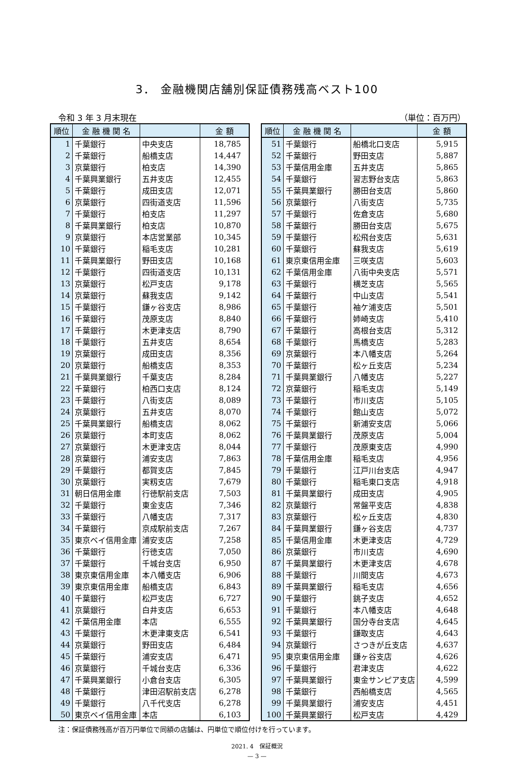3． 金融機関店舗別保証債務残高ベスト100
令和 3 年 3 月末現在 （単位：百万円）
| 順位 | 金 融 機 関 名 | | 金 額 |
| --- | --- | --- | --- |
| 1 | 千葉銀行 | 中央支店 | 18,785 |
| 2 | 千葉銀行 | 船橋支店 | 14,447 |
| 3 | 京葉銀行 | 柏支店 | 14,390 |
| 4 | 千葉興業銀行 | 五井支店 | 12,455 |
| 5 | 千葉銀行 | 成田支店 | 12,071 |
| 6 | 京葉銀行 | 四街道支店 | 11,596 |
| 7 | 千葉銀行 | 柏支店 | 11,297 |
| 8 | 千葉興業銀行 | 柏支店 | 10,870 |
| 9 | 京葉銀行 | 本店営業部 | 10,345 |
| 10 | 千葉銀行 | 稲毛支店 | 10,281 |
| 11 | 千葉興業銀行 | 野田支店 | 10,168 |
| 12 | 千葉銀行 | 四街道支店 | 10,131 |
| 13 | 京葉銀行 | 松戸支店 | 9,178 |
| 14 | 京葉銀行 | 蘇我支店 | 9,142 |
| 15 | 千葉銀行 | 鎌ヶ谷支店 | 8,986 |
| 16 | 千葉銀行 | 茂原支店 | 8,840 |
| 17 | 千葉銀行 | 木更津支店 | 8,790 |
| 18 | 千葉銀行 | 五井支店 | 8,654 |
| 19 | 京葉銀行 | 成田支店 | 8,356 |
| 20 | 京葉銀行 | 船橋支店 | 8,353 |
| 21 | 千葉興業銀行 | 千葉支店 | 8,284 |
| 22 | 千葉銀行 | 柏西口支店 | 8,124 |
| 23 | 千葉銀行 | 八街支店 | 8,089 |
| 24 | 京葉銀行 | 五井支店 | 8,070 |
| 25 | 千葉興業銀行 | 船橋支店 | 8,062 |
| 26 | 京葉銀行 | 本町支店 | 8,062 |
| 27 | 京葉銀行 | 木更津支店 | 8,044 |
| 28 | 京葉銀行 | 浦安支店 | 7,863 |
| 29 | 千葉銀行 | 都賀支店 | 7,845 |
| 30 | 京葉銀行 | 実籾支店 | 7,679 |
| 31 | 朝日信用金庫 | 行徳駅前支店 | 7,503 |
| 32 | 千葉銀行 | 東金支店 | 7,346 |
| 33 | 千葉銀行 | 八幡支店 | 7,317 |
| 34 | 千葉銀行 | 京成駅前支店 | 7,267 |
| 35 | 東京ベイ信用金庫 | 浦安支店 | 7,258 |
| 36 | 千葉銀行 | 行徳支店 | 7,050 |
| 37 | 千葉銀行 | 千城台支店 | 6,950 |
| 38 | 東京東信用金庫 | 本八幡支店 | 6,906 |
| 39 | 東京東信用金庫 | 船橋支店 | 6,843 |
| 40 | 千葉銀行 | 松戸支店 | 6,727 |
| 41 | 京葉銀行 | 白井支店 | 6,653 |
| 42 | 千葉信用金庫 | 本店 | 6,555 |
| 43 | 千葉銀行 | 木更津東支店 | 6,541 |
| 44 | 京葉銀行 | 野田支店 | 6,484 |
| 45 | 千葉銀行 | 浦安支店 | 6,471 |
| 46 | 京葉銀行 | 千城台支店 | 6,336 |
| 47 | 千葉興業銀行 | 小倉台支店 | 6,305 |
| 48 | 千葉銀行 | 津田沼駅前支店 | 6,278 |
| 49 | 千葉銀行 | 八千代支店 | 6,278 |
| 50 | 東京ベイ信用金庫 | 本店 | 6,103 |
| 順位 | 金 融 機 関 名 | | 金 額 |
| --- | --- | --- | --- |
| 51 | 千葉銀行 | 船橋北口支店 | 5,915 |
| 52 | 千葉銀行 | 野田支店 | 5,887 |
| 53 | 千葉信用金庫 | 五井支店 | 5,865 |
| 54 | 千葉銀行 | 習志野台支店 | 5,863 |
| 55 | 千葉興業銀行 | 勝田台支店 | 5,860 |
| 56 | 京葉銀行 | 八街支店 | 5,735 |
| 57 | 千葉銀行 | 佐倉支店 | 5,680 |
| 58 | 千葉銀行 | 勝田台支店 | 5,675 |
| 59 | 千葉銀行 | 松飛台支店 | 5,631 |
| 60 | 千葉銀行 | 蘇我支店 | 5,619 |
| 61 | 東京東信用金庫 | 三咲支店 | 5,603 |
| 62 | 千葉信用金庫 | 八街中央支店 | 5,571 |
| 63 | 千葉銀行 | 横芝支店 | 5,565 |
| 64 | 千葉銀行 | 中山支店 | 5,541 |
| 65 | 千葉銀行 | 袖ケ浦支店 | 5,501 |
| 66 | 千葉銀行 | 姉崎支店 | 5,410 |
| 67 | 千葉銀行 | 高根台支店 | 5,312 |
| 68 | 千葉銀行 | 馬橋支店 | 5,283 |
| 69 | 京葉銀行 | 本八幡支店 | 5,264 |
| 70 | 千葉銀行 | 松ヶ丘支店 | 5,234 |
| 71 | 千葉興業銀行 | 八幡支店 | 5,227 |
| 72 | 京葉銀行 | 稲毛支店 | 5,149 |
| 73 | 千葉銀行 | 市川支店 | 5,105 |
| 74 | 千葉銀行 | 館山支店 | 5,072 |
| 75 | 千葉銀行 | 新浦安支店 | 5,066 |
| 76 | 千葉興業銀行 | 茂原支店 | 5,004 |
| 77 | 千葉銀行 | 茂原東支店 | 4,990 |
| 78 | 千葉信用金庫 | 稲毛支店 | 4,956 |
| 79 | 千葉銀行 | 江戸川台支店 | 4,947 |
| 80 | 千葉銀行 | 稲毛東口支店 | 4,918 |
| 81 | 千葉興業銀行 | 成田支店 | 4,905 |
| 82 | 京葉銀行 | 常盤平支店 | 4,838 |
| 83 | 京葉銀行 | 松ヶ丘支店 | 4,830 |
| 84 | 千葉興業銀行 | 鎌ヶ谷支店 | 4,737 |
| 85 | 千葉信用金庫 | 木更津支店 | 4,729 |
| 86 | 京葉銀行 | 市川支店 | 4,690 |
| 87 | 千葉興業銀行 | 木更津支店 | 4,678 |
| 88 | 千葉銀行 | 川間支店 | 4,673 |
| 89 | 千葉興業銀行 | 稲毛支店 | 4,656 |
| 90 | 千葉銀行 | 銚子支店 | 4,652 |
| 91 | 千葉銀行 | 本八幡支店 | 4,648 |
| 92 | 千葉興業銀行 | 国分寺台支店 | 4,645 |
| 93 | 千葉銀行 | 鎌取支店 | 4,643 |
| 94 | 京葉銀行 | さつきが丘支店 | 4,637 |
| 95 | 東京東信用金庫 | 鎌ヶ谷支店 | 4,626 |
| 96 | 千葉銀行 | 君津支店 | 4,622 |
| 97 | 千葉興業銀行 | 東金サンピア支店 | 4,599 |
| 98 | 千葉銀行 | 西船橋支店 | 4,565 |
| 99 | 千葉興業銀行 | 浦安支店 | 4,451 |
| 100 | 千葉興業銀行 | 松戸支店 | 4,429 |
注：保証債務残高が百万円単位で同額の店舗は、円単位で順位付けを行っています。
2021. 4　保証概況
— 3 —